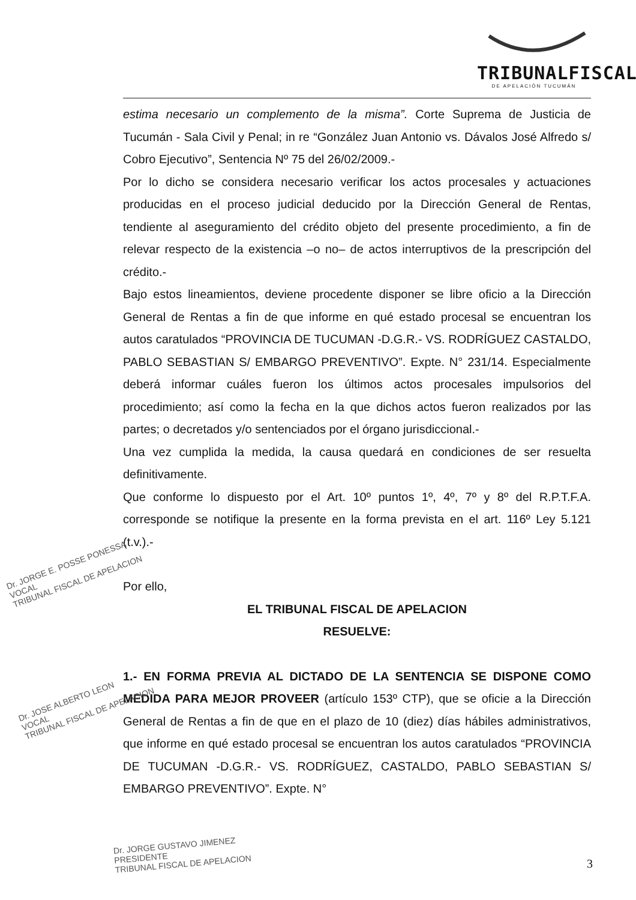TRIBUNALFISCAL
DE APELACIÓN TUCUMÁN
estima necesario un complemento de la misma”. Corte Suprema de Justicia de Tucumán - Sala Civil y Penal; in re “González Juan Antonio vs. Dávalos José Alfredo s/ Cobro Ejecutivo”, Sentencia Nº 75 del 26/02/2009.-
Por lo dicho se considera necesario verificar los actos procesales y actuaciones producidas en el proceso judicial deducido por la Dirección General de Rentas, tendiente al aseguramiento del crédito objeto del presente procedimiento, a fin de relevar respecto de la existencia –o no– de actos interruptivos de la prescripción del crédito.-
Bajo estos lineamientos, deviene procedente disponer se libre oficio a la Dirección General de Rentas a fin de que informe en qué estado procesal se encuentran los autos caratulados “PROVINCIA DE TUCUMAN -D.G.R.- VS. RODRÍGUEZ CASTALDO, PABLO SEBASTIAN S/ EMBARGO PREVENTIVO”. Expte. N° 231/14. Especialmente deberá informar cuáles fueron los últimos actos procesales impulsorios del procedimiento; así como la fecha en la que dichos actos fueron realizados por las partes; o decretados y/o sentenciados por el órgano jurisdiccional.-
Una vez cumplida la medida, la causa quedará en condiciones de ser resuelta definitivamente.
Que conforme lo dispuesto por el Art. 10º puntos 1º, 4º, 7º y 8º del R.P.T.F.A. corresponde se notifique la presente en la forma prevista en el art. 116º Ley 5.121 (t.v.).-
Por ello,
EL TRIBUNAL FISCAL DE APELACION
RESUELVE:
1.- EN FORMA PREVIA AL DICTADO DE LA SENTENCIA SE DISPONE COMO MEDIDA PARA MEJOR PROVEER (artículo 153º CTP), que se oficie a la Dirección General de Rentas a fin de que en el plazo de 10 (diez) días hábiles administrativos, que informe en qué estado procesal se encuentran los autos caratulados “PROVINCIA DE TUCUMAN -D.G.R.- VS. RODRÍGUEZ, CASTALDO, PABLO SEBASTIAN S/ EMBARGO PREVENTIVO”. Expte. N°
Dr. JORGE E. POSSE PONESSA
VOCAL
TRIBUNAL FISCAL DE APELACION
Dr. JOSE ALBERTO LEON
VOCAL
TRIBUNAL FISCAL DE APELACION
Dr. JORGE GUSTAVO JIMENEZ
PRESIDENTE
TRIBUNAL FISCAL DE APELACION
3